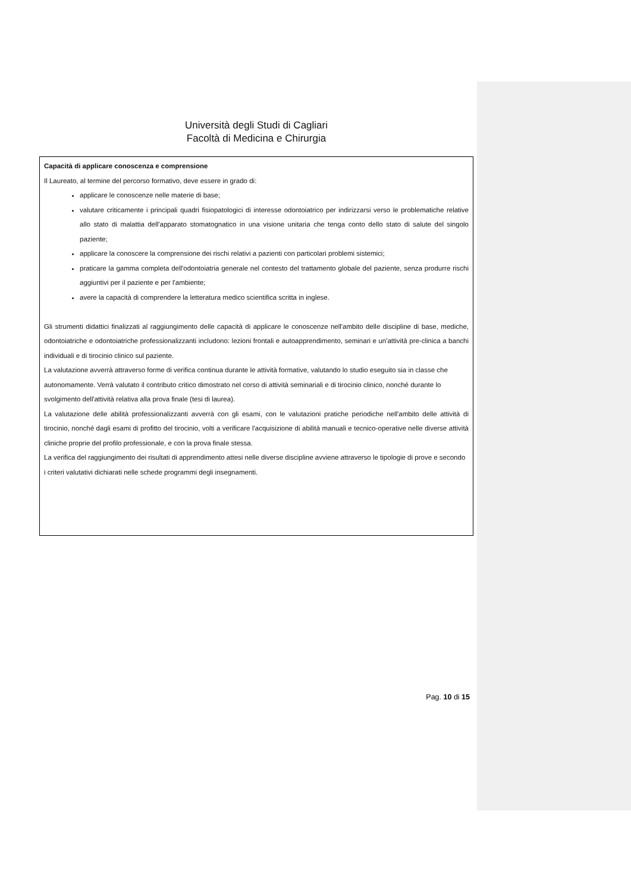Università degli Studi di Cagliari
Facoltà di Medicina e Chirurgia
Capacità di applicare conoscenza e comprensione
Il Laureato, al termine del percorso formativo, deve essere in grado di:
applicare le conoscenze nelle materie di base;
valutare criticamente i principali quadri fisiopatologici di interesse odontoiatrico per indirizzarsi verso le problematiche relative allo stato di malattia dell'apparato stomatognatico in una visione unitaria che tenga conto dello stato di salute del singolo paziente;
applicare la conoscere la comprensione dei rischi relativi a pazienti con particolari problemi sistemici;
praticare la gamma completa dell'odontoiatria generale nel contesto del trattamento globale del paziente, senza produrre rischi aggiuntivi per il paziente e per l'ambiente;
avere la capacità di comprendere la letteratura medico scientifica scritta in inglese.
Gli strumenti didattici finalizzati al raggiungimento delle capacità di applicare le conoscenze nell'ambito delle discipline di base, mediche, odontoiatriche e odontoiatriche professionalizzanti includono: lezioni frontali e autoapprendimento, seminari e un'attività pre-clinica a banchi individuali e di tirocinio clinico sul paziente.
La valutazione avverrà attraverso forme di verifica continua durante le attività formative, valutando lo studio eseguito sia in classe che autonomamente. Verrà valutato il contributo critico dimostrato nel corso di attività seminariali e di tirocinio clinico, nonché durante lo svolgimento dell'attività relativa alla prova finale (tesi di laurea).
La valutazione delle abilità professionalizzanti avverrà con gli esami, con le valutazioni pratiche periodiche nell'ambito delle attività di tirocinio, nonché dagli esami di profitto del tirocinio, volti a verificare l'acquisizione di abilità manuali e tecnico-operative nelle diverse attività cliniche proprie del profilo professionale, e con la prova finale stessa.
La verifica del raggiungimento dei risultati di apprendimento attesi nelle diverse discipline avviene attraverso le tipologie di prove e secondo i criteri valutativi dichiarati nelle schede programmi degli insegnamenti.
Pag. 10 di 15